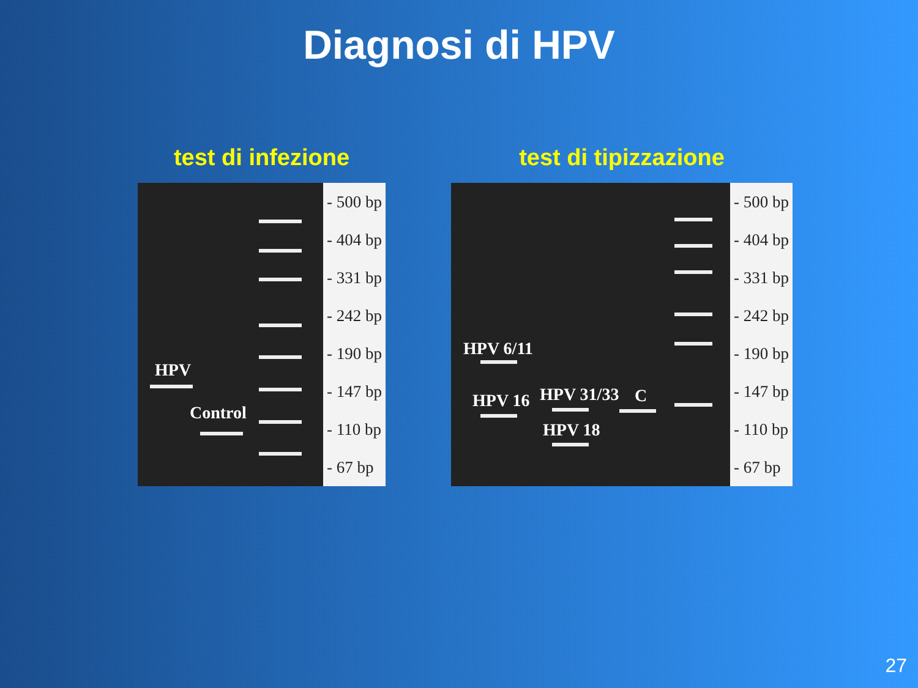Diagnosi di HPV
test di infezione
HPV
Control
- 500 bp
- 404 bp
- 331 bp
- 242 bp
- 190 bp
- 147 bp
- 110 bp
- 67 bp
test di tipizzazione
HPV 6/11
HPV 16 HPV 31/33
HPV 18
C
- 500 bp
- 404 bp
- 331 bp
- 242 bp
- 190 bp
- 147 bp
- 110 bp
- 67 bp
27